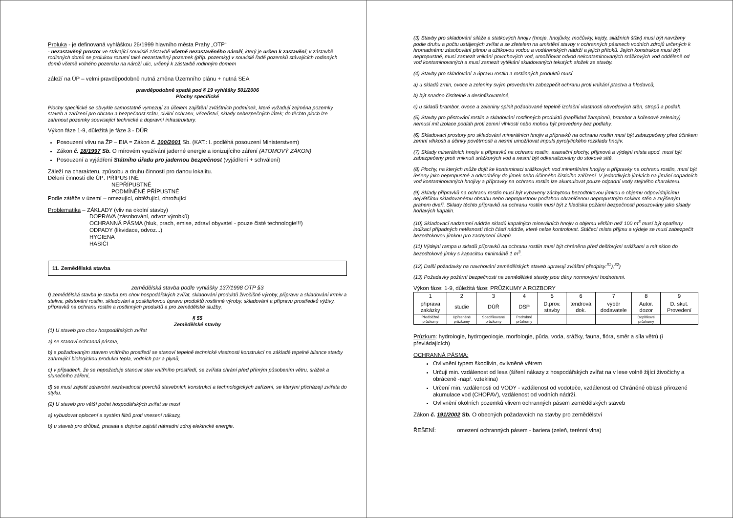Proluka - je definovaná vyhláškou 26/1999 hlavního města Prahy „OTP“
- nezastavěný prostor ve stávající souvislé zástavbě včetně nezastavěného nároží, který je určen k zastavění; v zástavbě rodinných domů se prolukou rozumí také nezastavěný pozemek (příp. pozemky) v souvislé řadě pozemků stávajících rodinných domů včetně volného pozemku na nároží ulic, určený k zástavbě rodinným domem
záleží na ÚP – velmi pravděpodobně nutná změna Územního plánu + nutná SEA
pravděpodobně spadá pod § 19 vyhlášky 501/2006
Plochy specifické
Plochy specifické se obvykle samostatně vymezují za účelem zajištění zvláštních podmínek, které vyžadují zejména pozemky staveb a zařízení pro obranu a bezpečnost státu, civilní ochranu, vězeňství, sklady nebezpečných látek; do těchto ploch lze zahrnout pozemky související technické a dopravní infrastruktury.
Výkon fáze 1-9, důležitá je fáze 3 - DÚR
Posouzení vlivu na ŽP – EIA = Zákon č. 100/2001 Sb. (KAT.: I. podléhá posouzení Ministerstvem)
Zákon č. 18/1997 Sb. O mírovém využívání jaderné energie a ionizujícího záření (ATOMOVÝ ZÁKON)
Posouzení a vyjádření Státního úřadu pro jadernou bezpečnost (vyjádření + schválení)
Záleží na charakteru, způsobu a druhu činnosti pro danou lokalitu.
Dělení činností dle ÚP: PŘÍPUSTNÉ
NEPŘÍPUSTNÉ
PODMÍNĚNÉ PŘÍPUSTNÉ
Podle zátěže v území – omezující, obtěžující, ohrožující
Problematika – ZÁKLADY (vliv na okolní stavby)
DOPRAVA (zásobování, odvoz výrobků)
OCHRANNÁ PÁSMA (hluk, prach, emise, zdraví obyvatel - pouze čisté technologie!!!)
ODPADY (likvidace, odvoz...)
HYGIENA
HASIČI
11. Zemědělská stavba
zemědělská stavba podle vyhlášky 137/1998 OTP §3
f) zemědělská stavba je stavba pro chov hospodářských zvířat, skladování produktů živočišné výroby, přípravu a skladování krmiv a steliva, pěstování rostlin, skladování a posklizňovou úpravu produktů rostlinné výroby, skladování a přípravu prostředků výživy, přípravků na ochranu rostlin a rostlinných produktů a pro zemědělské služby,
§ 55
Zemědělské stavby
(1) U staveb pro chov hospodářských zvířat
a) se stanoví ochranná pásma,
b) s požadovaným stavem vnitřního prostředí se stanoví tepelně technické vlastnosti konstrukcí na základě tepelné bilance stavby zahrnující biologickou produkci tepla, vodních par a plynů,
c) v případech, že se nepožaduje stanovit stav vnitřního prostředí, se zvířata chrání před přímým působením větru, srážek a slunečního záření,
d) se musí zajistit zdravotní nezávadnost povrchů stavebních konstrukcí a technologických zařízení, se kterými přicházejí zvířata do styku.
(2) U staveb pro větší počet hospodářských zvířat se musí
a) vybudovat oplocení a systém filtrů proti vnesení nákazy,
b) u staveb pro drůbež, prasata a dojnice zajistit náhradní zdroj elektrické energie.
(3) Stavby pro skladování siláže a statkových hnojiv (hnoje, hnojůvky, močůvky, kejdy, silážních šťáv) musí být navrženy podle druhu a počtu ustájených zvířat a se zřetelem na umístění stavby v ochranných pásmech vodních zdrojů určených k hromadnému zásobování pitnou a užitkovou vodou a vodárenských nádrží a jejich přítoků. Jejich konstrukce musí být nepropustné, musí zamezit vnikání povrchových vod, umožňovat odvod nekontaminovaných srážkových vod odděleně od vod kontaminovaných a musí zamezit vytékání skladovaných tekutých složek ze stavby.
(4) Stavby pro skladování a úpravu rostlin a rostlinných produktů musí
a) u skladů zrnin, ovoce a zeleniny svým provedením zabezpečit ochranu proti vnikání ptactva a hlodavců,
b) být snadno čistitelné a desinfikovatelné,
c) u skladů brambor, ovoce a zeleniny splnit požadované tepelně izolační vlastnosti obvodových stěn, stropů a podlah.
(5) Stavby pro pěstování rostlin a skladování rostlinných produktů (například žampionů, brambor a kořenové zeleniny) nemusí mít izolace podlah proti zemní vlhkosti nebo mohou být provedeny bez podlahy.
(6) Skladovací prostory pro skladování minerálních hnojiv a přípravků na ochranu rostlin musí být zabezpečeny před účinkem zemní vlhkosti a účinky povětrnosti a nesmí umožňovat impuls pyrolytického rozkladu hnojiv.
(7) Sklady minerálních hnojiv a přípravků na ochranu rostlin, asanační plochy, příjmová a výdejní místa apod. musí být zabezpečeny proti vniknutí srážkových vod a nesmí být odkanalizovány do stokové sítě.
(8) Plochy, na kterých může dojít ke kontaminaci srážkových vod minerálními hnojivy a přípravky na ochranu rostlin, musí být řešeny jako nepropustné a odvodněny do jímek nebo účinného čisticího zařízení. V jednotlivých jímkách na jímání odpadních vod kontaminovaných hnojivy a přípravky na ochranu rostlin lze akumulovat pouze odpadní vody stejného charakteru.
(9) Sklady přípravků na ochranu rostlin musí být vybaveny záchytnou bezodtokovou jímkou o objemu odpovídajícímu největšímu skladovanému obsahu nebo nepropustnou podlahou ohraničenou nepropustným soklem stěn a zvýšeným prahem dveří. Sklady těchto přípravků na ochranu rostlin musí být z hlediska požární bezpečnosti posuzovány jako sklady hořlavých kapalin.
(10) Skladovací nadzemní nádrže skladů kapalných minerálních hnojiv o objemu větším než 100 m<sup>3</sup> musí být opatřeny indikací případných netěsností těch částí nádrže, které nelze kontrolovat. Stáčecí místa příjmu a výdeje se musí zabezpečit bezodtokovou jímkou pro zachycení úkapů.
(11) Výdejní rampa u skladů přípravků na ochranu rostlin musí být chráněna před dešťovými srážkami a mít sklon do bezodtokové jímky s kapacitou minimálně 1 m<sup>3</sup>.
(12) Další požadavky na navrhování zemědělských staveb upravují zvláštní předpisy.<sup>31</sup>),<sup>32</sup>)
(13) Požadavky požární bezpečnosti na zemědělské stavby jsou dány normovými hodnotami.
Výkon fáze: 1-9, důležitá fáze: PRŮZKUMY A ROZBORY
| 1 | 2 | 3 | 4 | 5 | 6 | 7 | 8 | 9 |
| příprava zakázky | studie | DÚŘ | DSP | D.prov. stavby | tendrová dok. | výběr dodavatele | Autor. dozor | D. skut. Provedení |
| Předběžné průzkumy | Upřesněné průzkumy | Specifikované průzkumy | Podrobné průzkumy | | | | Doplňkové průzkumy | |
Průzkum: hydrologie, hydrogeologie, morfologie, půda, voda, srážky, fauna, flóra, směr a síla větrů (i převládajících)
OCHRANNÁ PÁSMA:
Ovlivnění typem škodlivin, ovlivněné větrem
Určuji min. vzdálenost od lesa (šíření nákazy z hospodářských zvířat na v lese volně žijící živočichy a obráceně -např. vzteklina)
Určení min. vzdálenosti od VODY - vzdálenost od vodoteče, vzdálenost od Chráněné oblasti přirozené akumulace vod (CHOPAV), vzdálenost od vodních nádrží.
Ovlivnění okolních pozemků vlivem ochranných pásem zemědělských staveb
Zákon č. 191/2002 Sb. O obecných požadavcích na stavby pro zemědělství
ŘEŠENÍ: omezení ochranných pásem - bariera (zeleň, terénní vlna)